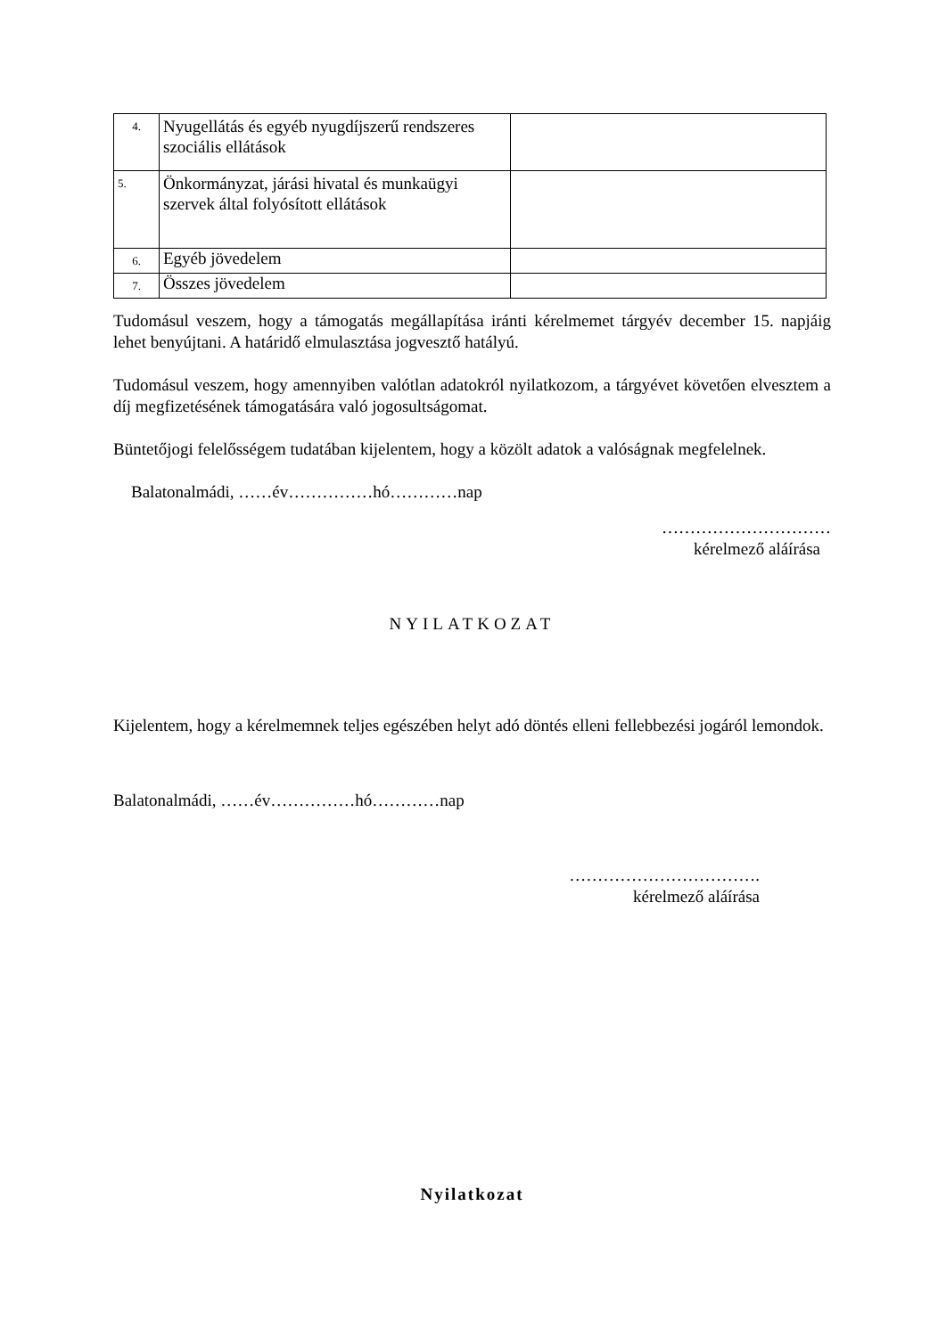| 4. | Nyugellátás és egyéb nyugdíjszerű rendszeres szociális ellátások | |
| 5. | Önkormányzat, járási hivatal és munkaügyi szervek által folyósított ellátások | |
| 6. | Egyéb jövedelem | |
| 7. | Összes jövedelem | |
Tudomásul veszem, hogy a támogatás megállapítása iránti kérelmemet tárgyév december 15. napjáig lehet benyújtani. A határidő elmulasztása jogvesztő hatályú.
Tudomásul veszem, hogy amennyiben valótlan adatokról nyilatkozom, a tárgyévet követően elvesztem a díj megfizetésének támogatására való jogosultságomat.
Büntetőjogi felelősségem tudatában kijelentem, hogy a közölt adatok a valóságnak megfelelnek.
Balatonalmádi, ……év……………hó…………nap
…………………………
kérelmező aláírása
NYILATKOZAT
Kijelentem, hogy a kérelmemnek teljes egészében helyt adó döntés elleni fellebbezési jogáról lemondok.
Balatonalmádi, ……év……………hó…………nap
…………………………….
kérelmező aláírása
Nyilatkozat